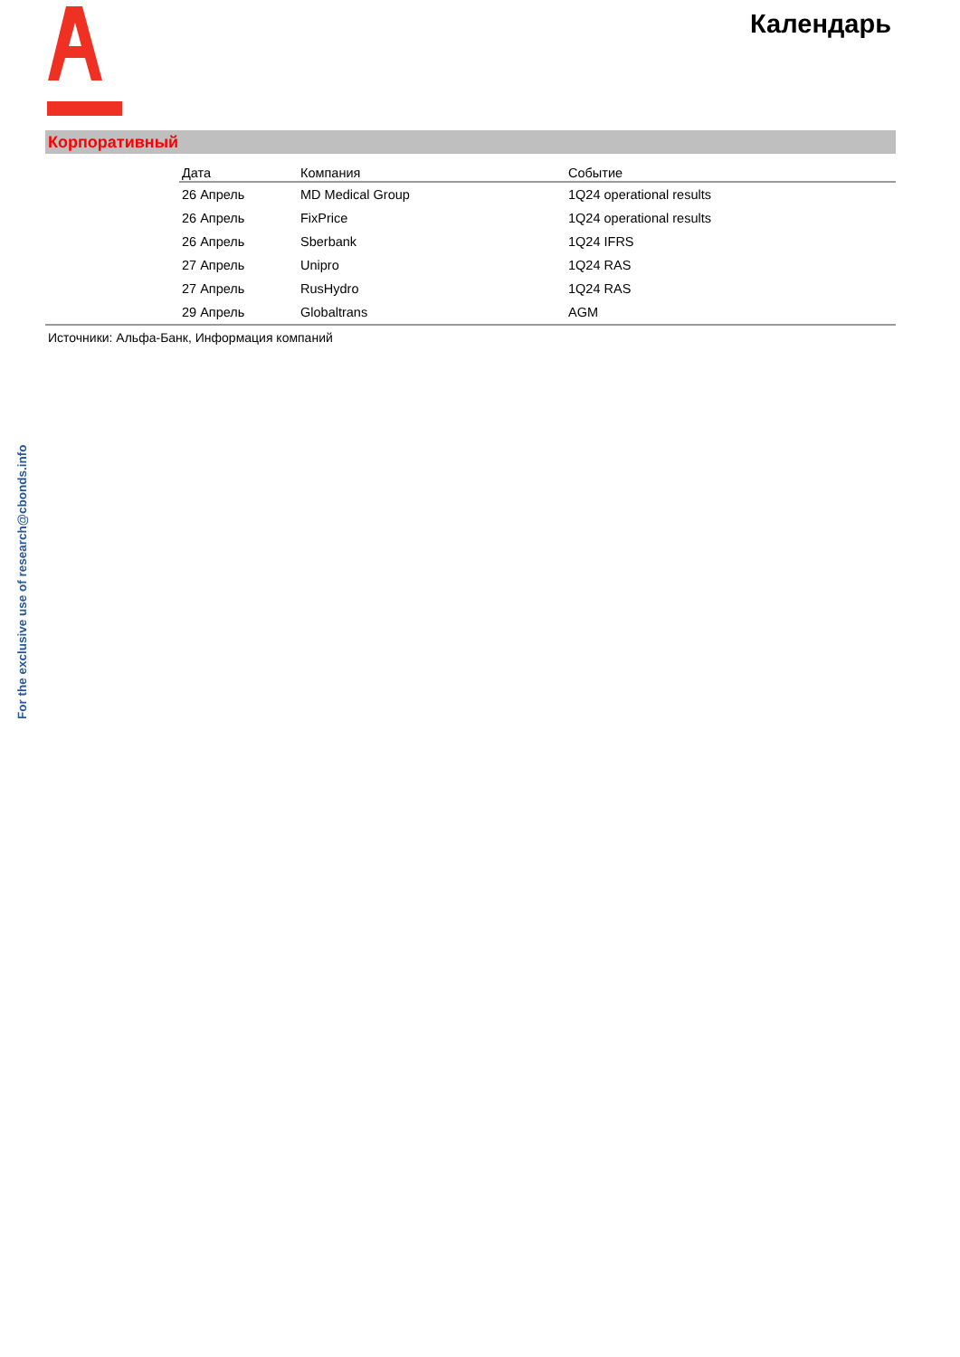Календарь
Корпоративный
| Дата | Компания | Событие |
| --- | --- | --- |
| 26 Апрель | MD Medical Group | 1Q24 operational results |
| 26 Апрель | FixPrice | 1Q24 operational results |
| 26 Апрель | Sberbank | 1Q24 IFRS |
| 27 Апрель | Unipro | 1Q24 RAS |
| 27 Апрель | RusHydro | 1Q24 RAS |
| 29 Апрель | Globaltrans | AGM |
Источники: Альфа-Банк, Информация компаний
For the exclusive use of research@cbonds.info